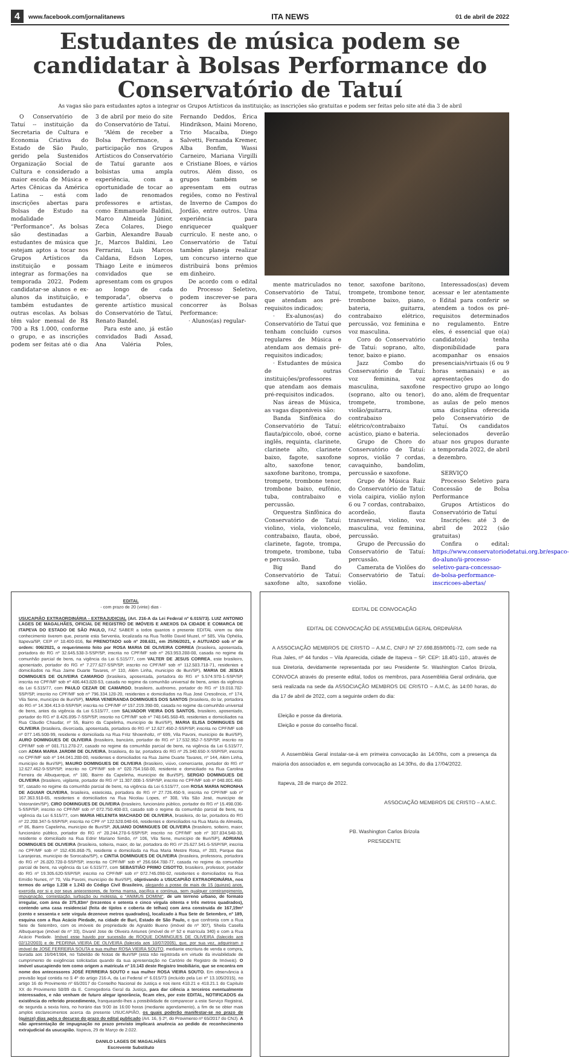4 www.facebook.com/jornalitanews ITA NEWS 01 de abril de 2022
Estudantes de música podem se candidatar à Bolsas Performance do Conservatório de Tatuí
As vagas são para estudantes aptos a integrar os Grupos Artísticos da instituição; as inscrições são gratuitas e podem ser feitas pelo site até dia 3 de abril
O Conservatório de Tatuí -- instituição da Secretaria de Cultura e Economia Criativa do Estado de São Paulo, gerido pela Sustenidos Organização Social de Cultura e considerado a maior escola de Música e Artes Cênicas da América Latina -- está com inscrições abertas para Bolsas de Estudo na modalidade “Performance”. As bolsas são destinadas a estudantes de música que estejam aptos a tocar nos Grupos Artísticos da instituição e possam integrar as formações na temporada 2022. Podem candidatar-se alunos e ex-alunos da instituição, e também estudantes de outras escolas. As bolsas têm valor mensal de R$ 700 a R$ 1.000, conforme o grupo, e as inscrições podem ser feitas até o dia 3 de abril por meio do site do Conservatório de Tatuí.
“Além de receber a Bolsa Performance, a participação nos Grupos Artísticos do Conservatório de Tatuí garante aos bolsistas uma ampla experiência, com a oportunidade de tocar ao lado de renomados professores e artistas, como Emmanuele Baldini, Marco Almeida Júnior, Zeca Colares, Diego Garbin, Alexandre Bauab Jr., Marcos Baldini, Leo Ferrarini, Luis Marcos Caldana, Edson Lopes, Thiago Leite e inúmeros convidados que se apresentam com os grupos ao longo de cada temporada”, observa o gerente artístico musical do Conservatório de Tatuí, Renato Bandel.
Para este ano, já estão convidados Badi Assad, Ana Valéria Poles, Fernando Deddos, Érica Hindrikson, Maini Moreno, Trio Macaíba, Diego Salvetti, Fernanda Kremer, Alba Bonfim, Wassi Carneiro, Mariana Virgilli e Cristiane Bloes, e vários outros. Além disso, os grupos também se apresentam em outras regiões, como no Festival de Inverno de Campos do Jordão, entre outros. Uma experiência para enriquecer qualquer currículo. E neste ano, o Conservatório de Tatuí também planeja realizar um concurso interno que distribuirá bons prêmios em dinheiro.
De acordo com o edital do Processo Seletivo, podem inscrever-se para concorrer às Bolsas Performance:
· Alunos(as) regular-
mente matriculados no Conservatório de Tatuí, que atendam aos pré-requisitos indicados;
· Ex-alunos(as) do Conservatório de Tatuí que tenham concluído cursos regulares de Música e atendam aos demais pré-requisitos indicados;
· Estudantes de música de outras instituições/professores que atendam aos demais pré-requisitos indicados.
Nas áreas de Música, as vagas disponíveis são:
Banda Sinfônica do Conservatório de Tatuí: flauta/piccolo, oboé, corne inglês, requinta, clarinete, clarinete alto, clarinete baixo, fagote, saxofone alto, saxofone tenor, saxofone barítono, trompa, trompete, trombone tenor, trombone baixo, eufônio, tuba, contrabaixo e percussão.
Orquestra Sinfônica do Conservatório de Tatuí: violino, viola, violoncelo, contrabaixo, flauta, oboé, clarinete, fagote, trompa, trompete, trombone, tuba e percussão.
Big Band do Conservatório de Tatuí: saxofone alto, saxofone tenor, saxofone barítono, trompete, trombone tenor, trombone baixo, piano, bateria, guitarra, contrabaixo elétrico, percussão, voz feminina e voz masculina.
Coro do Conservatório de Tatuí: soprano, alto, tenor, baixo e piano.
Jazz Combo do Conservatório de Tatuí: voz feminina, voz masculina, saxofone (soprano, alto ou tenor), trompete, trombone, violão/guitarra, contrabaixo elétrico/contrabaixo acústico, piano e bateria.
Grupo de Choro do Conservatório de Tatuí: sopros, violão 7 cordas, cavaquinho, bandolim, percussão e saxofone.
Grupo de Música Raiz do Conservatório de Tatuí: viola caipira, violão nylon 6 ou 7 cordas, contrabaixo, acordeão, flauta transversal, violino, voz masculina, voz feminina, percussão.
Grupo de Percussão do Conservatório de Tatuí: percussão.
Camerata de Violões do Conservatório de Tatuí: violão.
Interessados(as) devem acessar e ler atentamente o Edital para conferir se atendem a todos os pré-requisitos determinados no regulamento. Entre eles, é essencial que o(a) candidato(a) tenha disponibilidade para acompanhar os ensaios presenciais/virtuais (6 ou 9 horas semanais) e as apresentações do respectivo grupo ao longo do ano, além de frequentar as aulas de pelo menos uma disciplina oferecida pelo Conservatório de Tatuí. Os candidatos selecionados deverão atuar nos grupos durante a temporada 2022, de abril a dezembro.
SERVIÇO
Processo Seletivo para Concessão de Bolsa Performance
Grupos Artísticos do Conservatório de Tatuí
Inscrições: até 3 de abril de 2022 (são gratuitas)
Confira o edital: https://www.conservatoriodetatui.org.br/espaco-do-aluno/ii-processo-seletivo-para-concessao-de-bolsa-performance-inscricoes-abertas/
EDITAL
- com prazo de 20 (vinte) dias -
USUCAPIÃO EXTRAORDINÁRIA - EXTRAJUDICIAL (Art. 216-A da Lei Federal nº 6.015/73). LUIZ ANTONIO LAGES DE MAGALHÃES, OFICIAL DE REGISTRO DE IMÓVEIS E ANEXOS DA CIDADE E COMARCA DE ITAPEVA DO ESTADO DE SÃO PAULO, FAZ SABER a todos quantos o presente EDITAL virem ou dele conhecimento tiverem que, perante esta Serventia, localizada na Rua Teófilo David Muzel, nº 585, Vila Ophélia, Itapeva/SP, CEP nº 18.400-816, foi PRENOTADO sob nº 208.631, em 25/06/2021, e AUTUADO sob nº de ordem: 006/2021, o requerimento feito por ROSA MARIA DE OLIVEIRA CORREA (brasileira, aposentada, portadora do RG nº 32.645.538-3-SSP/SP, inscrita no CPF/MF sob nº 263.953.288-08, casada no regime da comunhão parcial de bens, na vigência da Lei 6.515/77, com VALTER DE JESUS CORREA, este brasileiro, aposentado, portador do RG nº 7.277.627-SSP/SP, inscrito no CPF/MF sob nº 112.583.718-71, residentes e domiciliados na Rua Jaime Duarte Tavares, nº 110, Além Linha, município de Buri/SP), MARIA DE JESUS DOMINGUES DE OLIVEIRA CAMARGO (brasileira, aposentada, portadora do RG nº 5.574.978-1-SSP/SP, inscrita no CPF/MF sob nº 486.443.828-53, casada no regime da comunhão universal de bens, antes da vigência da Lei 6.515/77, com PAULO CEZAR DE CAMARGO, brasileiro, autônomo, portador do RG nº 19.018.782-SSP/SP, inscrito no CPF/MF sob nº 796.334.128-20, residentes e domiciliados na Rua José Crescêncio, nº 174, Vila Sene, município de Buri/SP), MARIA VENERANDA DOMINGUES DOS SANTOS (brasileira, do lar, portadora do RG nº 14.304.413-8-SSP/SP, inscrita no CPF/MF nº 157.219.398-00, casada no regime da comunhão universal de bens, antes da vigência da Lei 6.515/77, com SALVADOR VIEIRA DOS SANTOS, brasileiro, aposentado, portador do RG nº 8.426.895-7-SSP/SP, inscrito no CPF/MF sob nº 748.645.568-49, residentes e domiciliados na Rua Cláudio Chaudar, nº 55, Bairro da Capelinha, município de Buri/SP), MARIA ELISA DOMINGUES DE OLIVEIRA (brasileira, divorciada, aposentada, portadora do RG nº 12.627.450-2-SSP/SP, inscrita no CPF/MF sob nº 077.145.508-99, residente e domiciliada na Rua Fritz Shoenholtz, nº 699, Vila Pavoni, município de Buri/SP), AURO DOMINGUES DE OLIVEIRA (brasileiro, bancário, portador do RG nº 17.532.952-7-SSP/SP, inscrito no CPF/MF sob nº 081.711.278-27, casado no regime da comunhão parcial de bens, na vigência da Lei 6.515/77, com ADMA MARIA JARDIM DE OLIVEIRA, brasileira, do lar, portadora do RG nº 25.340.650-X-SSP/SP, inscrita no CPF/MF sob nº 144.041.288-00, residentes e domiciliados na Rua Jaime Duarte Tavares, nº 144, Além Linha, município de Buri/SP), MAURO DOMINGUES DE OLIVEIRA (brasileiro, viúvo, comerciante, portador do RG nº 12.627.462-9-SSP/SP, inscrito no CPF/MF sob nº 020.754.168-00, residente e domiciliado na Rua Carolina Ferreira de Albuquerque, nº 180, Bairro da Capelinha, município de Buri/SP), SERGIO DOMINGUES DE OLIVEIRA (brasileiro, vigilante, portador do RG nº 11.307.008-1-SSP/SP, inscrito no CPF/MF sob nº 048.801.468-97, casado no regime da comunhão parcial de bens, na vigência da Lei 6.515/77, com ROSA MARIA NORONHA DE AGUIAR OLIVEIRA, brasileira, esteticista, portadora do RG nº 27.726.450-9, inscrita no CPF/MF sob nº 167.363.918-65, residentes e domiciliados na Rua Nicolau Lopes, nº 308, Vila São José, município de Votorantim/SP), CIRO DOMINGUES DE OLIVEIRA (brasileiro, funcionário público, portador do RG nº 15.498.036-5-SSP/SP, inscrito no CPF/MF sob nº 072.750.408-83, casado sob o regime da comunhão parcial de bens, na vigência da Lei 6.515/77, com MARIA HELENITA MACHADO DE OLIVEIRA, brasileira, do lar, portadora do RG nº 22.208.347-5-SSP/SP, inscrita no CPF nº 122.528.048-66, residentes e domiciliados na Rua Maria de Almeida, nº 86, Bairro Capelinha, município de Buri/SP, JULIANO DOMINGUES DE OLIVEIRA (brasileiro, solteiro, maior, funcionário público, portador do RG nº 28.244.278-6-SSP/SP, inscrito no CPF/MF sob nº 307.834.548-30, residente e domiciliado na Rua Ednir Mariano Simão, nº 106, Vila Sene, município de Buri/SP), ADRIANA DOMINGUES DE OLIVEIRA (brasileira, solteira, maior, do lar, portadora do RG nº 25.627.541-5-SSP/SP, inscrita no CPF/MF sob nº 152.436.868-75, residente e domiciliada na Rua Maria Mestre Rosa, nº 283, Parque das Laranjeiras, município de Sorocaba/SP), e CINTIA DOMINGUES DE OLIVEIRA (brasileira, professora, portadora do RG nº 26.820.728-8-SSP/SP, inscrita no CPF/MF sob nº 256.664.788-77, casada no regime da comunhão parcial de bens, na vigência da Lei 6.515/77, com SEBASTIÃO PRIMO CISOTTO, brasileiro, professor, portador do RG nº 19.305.620-SSP/SP, inscrito no CPF/MF sob nº 072.745.098-02, residentes e domiciliados na Rua Emídio Nunes, nº 70, Vila Pavoni, município de Buri/SP), objetivando a USUCAPIÃO EXTRAORDINÁRIA, nos termos do artigo 1.238 e 1.243 do Código Civil Brasileiro, alegando a posse de mais de 15 (quinze) anos, exercida por si e por seus antecessores, de forma mansa, pacífica e contínua, sem qualquer constrangimento, impugnação, contestação, turbação ou moléstia, e "ANIMUS DOMINI", de um terreno urbano, de formato irregular, com área de 375,83m² (trezentos e setenta e cinco vírgula oitenta e três metros quadrados), contendo uma casa residencial (feita de tijolos e coberta de telhas) com área construída de 167,19m² (cento e sessenta e sete vírgula dezenove metros quadrados), localizado à Rua Sete de Setembro, nº 189, esquina com a Rua Acácio Piedade, na cidade de Buri, Estado de São Paulo, e que confronta com a Rua Sete de Setembro, com os imóveis de propriedade de Agnaldo Bueno (imóvel de nº 307), Sheila Casella Albuquerque (imóvel de nº 33), Divanil Jose de Oliveira Antunes (imóvel de nº 52 e matrícula 340) e com a Rua Acácio Piedade. Imóvel esse havido por sucessão de ROQUE DOMINGUES DE OLIVEIRA (falecido aos 02/12/2003) e de PEDRINA VIEIRA DE OLIVEIRA (falecida aos 18/07/2005), que, por sua vez, adquiriram o imóvel de JOSÉ FERREIRA SOUTA e sua mulher ROSA VIEIRA SOUTO, mediante escritura de venda e compra, lavrada aos 16/04/1984, no Tabelião de Notas de Buri/SP (esta não registrada em virtude da inviabilidade de cumprimento de exigências solicitadas quando da sua apresentação no Cartório de Registro de Imóveis). O imóvel usucapiendo tem como origem a matrícula nº 10.143 deste Registro Imobiliário, que se encontra em nome dos antecessores JOSÉ FERREIRA SOUTO e sua mulher ROSA VIEIRA SOUTO. Em observância à previsão legal contida no § 4º do artigo 216-A, da Lei Federal nº 6.015/73 (incluído pela Lei nº 13.105/2015), no artigo 16 do Provimento nº 65/2017 do Conselho Nacional de Justiça e nos itens 418.21 e 418.21.1 do Capítulo XX do Provimento 58/89 da E. Corregedoria Geral da Justiça, para dar ciência a terceiros eventualmente interessados, e não venham de futuro alegar ignorância, ficam eles, por este EDITAL, NOTIFICADOS da existência do referido procedimento, franqueando-lhes a possibilidade de comparecer a este Serviço Registral, de segunda a sexta feira, no horário das 9:00 às 16:00 horas (mediante agendamento), a fim de se obter mais amplos esclarecimentos acerca da presente USUCAPIÃO, os quais poderão manifestar-se no prazo de (quinze) dias após o decurso do prazo do edital publicado (Art. 16, § 2º, do Provimento nº 65/2017 do CNJ). A não apresentação de impugnação no prazo previsto implicará anuência ao pedido de reconhecimento extrajudicial da usucapião. Itapeva, 29 de Março de 2.022.
DANILO LAGES DE MAGALHÃES
Escrevente Substituto
EDITAL DE CONVOCAÇÃO
EDITAL DE CONVOCAÇÃO DE ASSEMBLÉIA GERAL ORDINÁRIA
A ASSOCIAÇÃO MEMBROS DE CRISTO – A.M.C, CNPJ Nº 27.698.859/0001-72, com sede na Rua Jales, nº 44 fundos – Vila Aparecida, cidade de Itapeva – SP. CEP: 18.401-110., através de sua Diretoria, devidamente representada por seu Presidente Sr. Washington Carlos Brizola, CONVOCA através do presente edital, todos os membros, para Assembléia Geral ordinária, que será realizada na sede da ASSOCIAÇÃO MEMBROS DE CRISTO – A.M.C, às 14:00 horas, do dia 17 de abril de 2022, com a seguinte ordem do dia:
Eleição e posse da diretoria.
Eleição e posse do conselho fiscal.
A Assembléia Geral instalar-se-á em primeira convocação às 14:00hs, com a presença da maioria dos associados e, em segunda convocação as 14:30hs, do dia 17/04/2022.
Itapeva, 28 de março de 2022.
ASSOCIAÇÃO MEMBROS DE CRISTO – A.M.C.
PB. Washington Carlos Brizola
PRESIDENTE